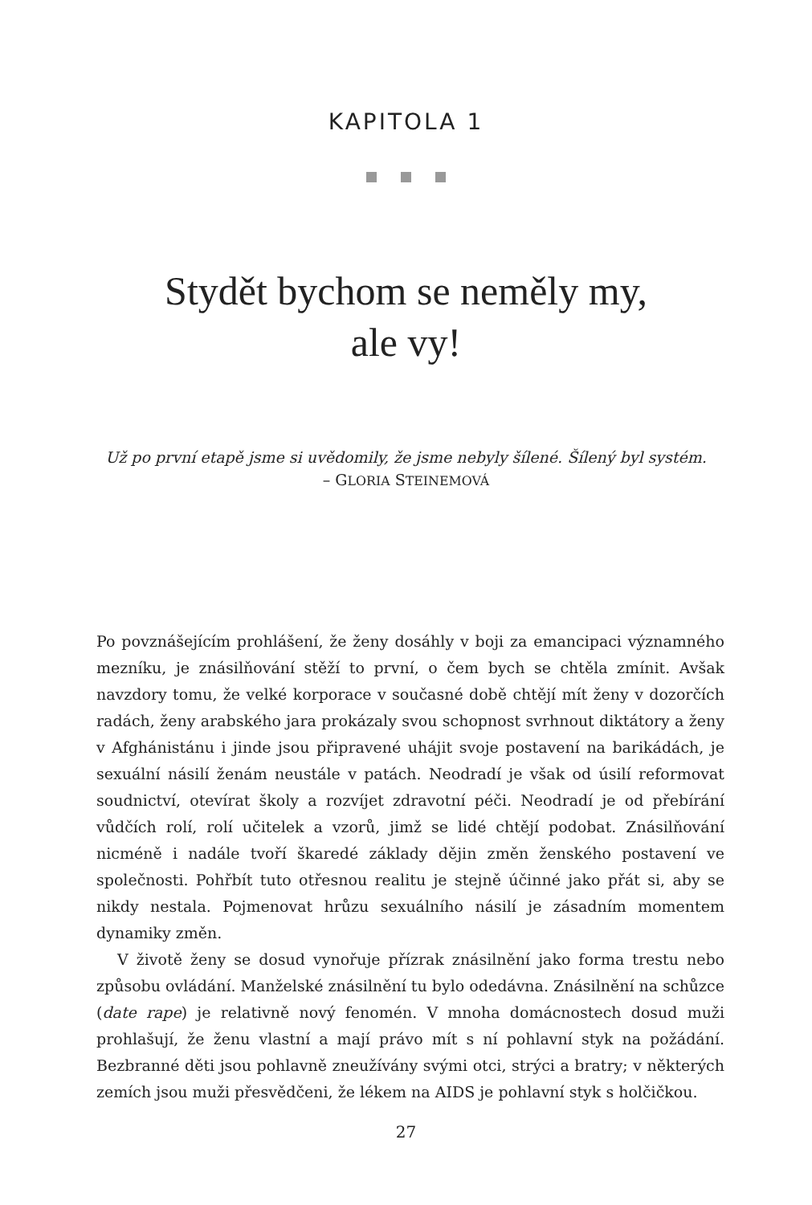KAPITOLA 1
Stydět bychom se neměly my,
ale vy!
Už po první etapě jsme si uvědomily, že jsme nebyly šílené. Šílený byl systém.
– GLORIA STEINEMOVÁ
Po povznášejícím prohlášení, že ženy dosáhly v boji za emancipaci významného mezníku, je znásilňování stěží to první, o čem bych se chtěla zmínit. Avšak navzdory tomu, že velké korporace v současné době chtějí mít ženy v dozorčích radách, ženy arabského jara prokázaly svou schopnost svrhnout diktátory a ženy v Afghánistánu i jinde jsou připravené uhájit svoje postavení na barikádách, je sexuální násilí ženám neustále v patách. Neodradí je však od úsilí reformovat soudnictví, otevírat školy a rozvíjet zdravotní péči. Neodradí je od přebírání vůdčích rolí, rolí učitelek a vzorů, jimž se lidé chtějí podobat. Znásilňování nicméně i nadále tvoří škaredé základy dějin změn ženského postavení ve společnosti. Pohřbít tuto otřesnou realitu je stejně účinné jako přát si, aby se nikdy nestala. Pojmenovat hrůzu sexuálního násilí je zásadním momentem dynamiky změn.
V životě ženy se dosud vynořuje přízrak znásilnění jako forma trestu nebo způsobu ovládání. Manželské znásilnění tu bylo odedávna. Znásilnění na schůzce (date rape) je relativně nový fenomén. V mnoha domácnostech dosud muži prohlašují, že ženu vlastní a mají právo mít s ní pohlavní styk na požádání. Bezbranné děti jsou pohlavně zneužívány svými otci, strýci a bratry; v některých zemích jsou muži přesvědčeni, že lékem na AIDS je pohlavní styk s holčičkou.
27